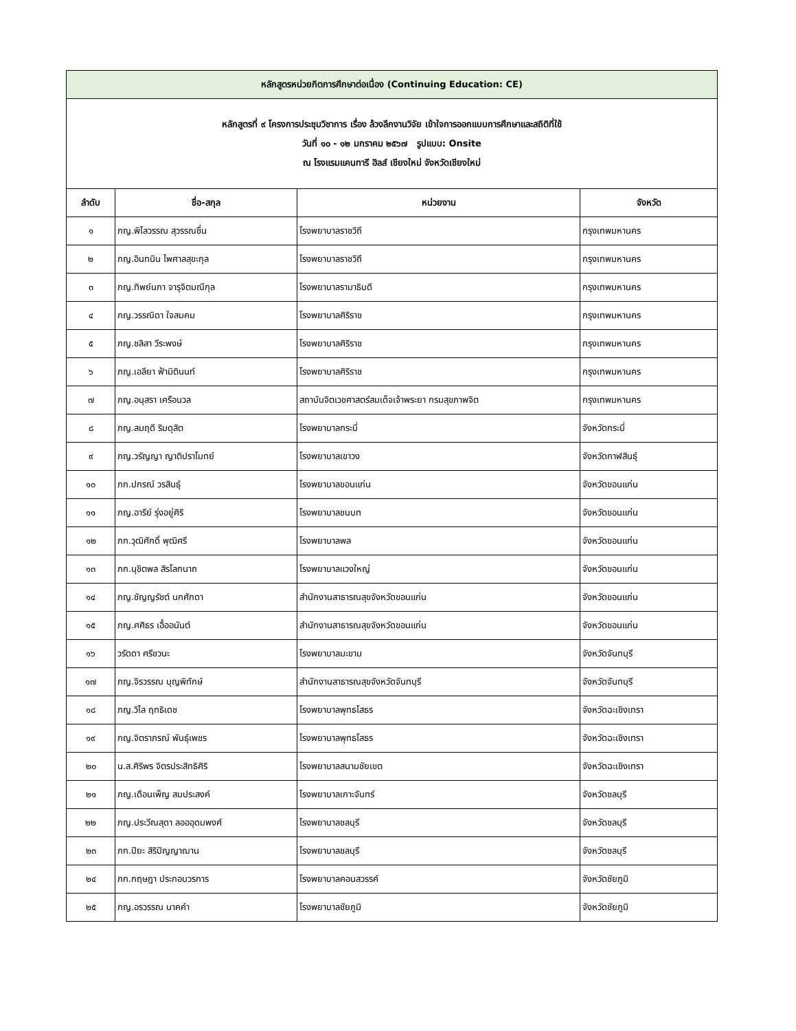| หลักสูตรหน่วยกิตการศึกษาต่อเนื่อง (Continuing Education: CE) | | | |
| หลักสูตรที่ ๙ โครงการประชุมวิชาการ เรื่อง ล้วงลึกงานวิจัย เข้าใจการออกแบบการศึกษาและสถิติที่ใช้ วันที่ ๑๐ - ๑๒ มกราคม ๒๕๖๗ รูปแบบ: Onsite ณ โรงแรมแคนทารี ฮิลส์ เชียงใหม่ จังหวัดเชียงใหม่ | | | |
| ลำดับ | ชื่อ-สกุล | หน่วยงาน | จังหวัด |
| ๑ | ภญ.พิไลวรรณ สุวรรณชื่น | โรงพยาบาลราชวิถี | กรุงเทพมหานคร |
| ๒ | ภญ.อินทนิน ไพศาลสุขะกุล | โรงพยาบาลราชวิถี | กรุงเทพมหานคร |
| ๓ | ภญ.ทิพย์นภา จารุจิตมณีกุล | โรงพยาบาลรามาธิบดี | กรุงเทพมหานคร |
| ๔ | ภญ.วรรณิดา ใจสมคม | โรงพยาบาลศิริราช | กรุงเทพมหานคร |
| ๕ | ภญ.ชลิสา วีระพงษ์ | โรงพยาบาลศิริราช | กรุงเทพมหานคร |
| ๖ | ภญ.เอลียา ฟ้ามิตินนท์ | โรงพยาบาลศิริราช | กรุงเทพมหานคร |
| ๗ | ภญ.อนุสรา เครือนวล | สถาบันจิตเวชศาสตร์สมเด็จเจ้าพระยา กรมสุขภาพจิต | กรุงเทพมหานคร |
| ๘ | ภญ.สมฤดี ริมดุสิต | โรงพยาบาลกระบี่ | จังหวัดกระบี่ |
| ๙ | ภญ.วรัญญา ญาติปราโมทย์ | โรงพยาบาลเขาวง | จังหวัดกาฬสินธุ์ |
| ๑๐ | ภก.ปกรณ์ วรสินธุ์ | โรงพยาบาลขอนแก่น | จังหวัดขอนแก่น |
| ๑๑ | ภญ.อารีย์ รุ่งอยู่ศิริ | โรงพยาบาลชนบท | จังหวัดขอนแก่น |
| ๑๒ | ภก.วุฒิศักดิ์ พุฒิศรี | โรงพยาบาลพล | จังหวัดขอนแก่น |
| ๑๓ | ภก.นุชิตพล สิรโลกนาถ | โรงพยาบาลแวงใหญ่ | จังหวัดขอนแก่น |
| ๑๔ | ภญ.ชัญญรัชต์ นกศักดา | สำนักงานสาธารณสุขจังหวัดขอนแก่น | จังหวัดขอนแก่น |
| ๑๕ | ภญ.ศศิธร เอื้ออนันต์ | สำนักงานสาธารณสุขจังหวัดขอนแก่น | จังหวัดขอนแก่น |
| ๑๖ | วรัดดา ศรีชวนะ | โรงพยาบาลมะขาม | จังหวัดจันทบุรี |
| ๑๗ | ภญ.จิรวรรณ บุญพิทักษ์ | สำนักงานสาธารณสุขจังหวัดจันทบุรี | จังหวัดจันทบุรี |
| ๑๘ | ภญ.วิไล ฤทธิเดช | โรงพยาบาลพุทธโสธร | จังหวัดฉะเชิงเทรา |
| ๑๙ | ภญ.จิตราภรณ์ พันธุ์เพชร | โรงพยาบาลพุทธโสธร | จังหวัดฉะเชิงเทรา |
| ๒๐ | น.ส.ศิริพร จิตรประสิทธิศิริ | โรงพยาบาลสนามชัยเขต | จังหวัดฉะเชิงเทรา |
| ๒๑ | ภญ.เดือนเพ็ญ สมประสงค์ | โรงพยาบาลเกาะจันทร์ | จังหวัดชลบุรี |
| ๒๒ | ภญ.ประวีณสุดา ลอออุดมพงศ์ | โรงพยาบาลชลบุรี | จังหวัดชลบุรี |
| ๒๓ | ภก.ปิยะ สิริปัญญาฌาน | โรงพยาบาลชลบุรี | จังหวัดชลบุรี |
| ๒๔ | ภก.กฤษฎา ประกอบวรการ | โรงพยาบาลคอนสวรรค์ | จังหวัดชัยภูมิ |
| ๒๕ | ภญ.อรวรรณ นาคคำ | โรงพยาบาลชัยภูมิ | จังหวัดชัยภูมิ |